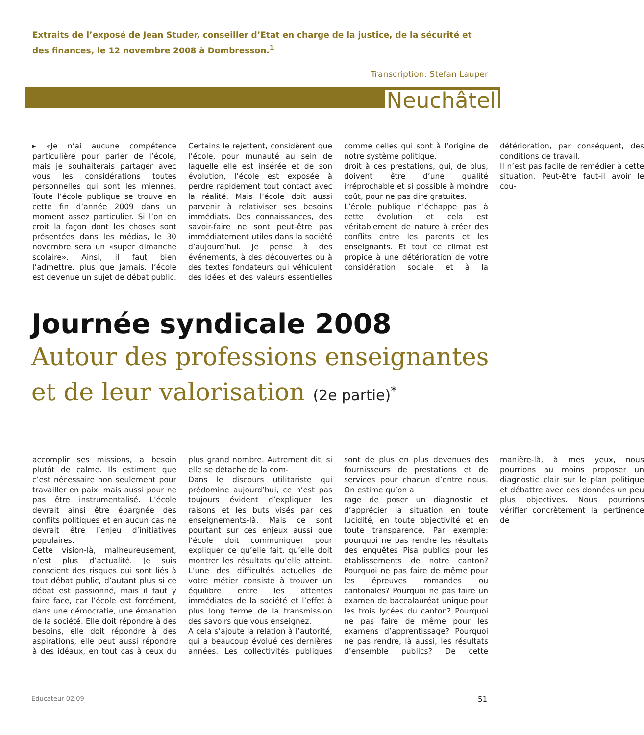Extraits de l’exposé de Jean Studer, conseiller d’Etat en charge de la justice, de la sécurité et des finances, le 12 novembre 2008 à Dombresson.<sup>1</sup>
Transcription: Stefan Lauper
Neuchâtel
▸ «Je n’ai aucune compétence particulière pour parler de l’école, mais je souhaiterais partager avec vous les considérations toutes personnelles qui sont les miennes. Toute l’école publique se trouve en cette fin d’année 2009 dans un moment assez particulier. Si l’on en croit la façon dont les choses sont présentées dans les médias, le 30 novembre sera un «super dimanche scolaire». Ainsi, il faut bien l’admettre, plus que jamais, l’école est devenue un sujet de débat public. Certains le rejettent, considèrent que l’école, pour munauté au sein de laquelle elle est insérée et de son évolution, l’école est exposée à perdre rapidement tout contact avec la réalité. Mais l’école doit aussi parvenir à relativiser ses besoins immédiats. Des connaissances, des savoir-faire ne sont peut-être pas immédiatement utiles dans la société d’aujourd’hui. Je pense à des événements, à des découvertes ou à des textes fondateurs qui véhiculent des idées et des valeurs essentielles comme celles qui sont à l’origine de notre système politique.
droit à ces prestations, qui, de plus, doivent être d’une qualité irréprochable et si possible à moindre coût, pour ne pas dire gratuites.
L’école publique n’échappe pas à cette évolution et cela est véritablement de nature à créer des conflits entre les parents et les enseignants. Et tout ce climat est propice à une détérioration de votre considération sociale et à la détérioration, par conséquent, des conditions de travail.
Il n’est pas facile de remédier à cette situation. Peut-être faut-il avoir le cou-
Journée syndicale 2008
Autour des professions enseignantes et de leur valorisation (2e partie)<sup>*</sup>
accomplir ses missions, a besoin plutôt de calme. Ils estiment que c’est nécessaire non seulement pour travailler en paix, mais aussi pour ne pas être instrumentalisé. L’école devrait ainsi être épargnée des conflits politiques et en aucun cas ne devrait être l’enjeu d’initiatives populaires.
Cette vision-là, malheureusement, n’est plus d’actualité. Je suis conscient des risques qui sont liés à tout débat public, d’autant plus si ce débat est passionné, mais il faut y faire face, car l’école est forcément, dans une démocratie, une émanation de la société. Elle doit répondre à des besoins, elle doit répondre à des aspirations, elle peut aussi répondre à des idéaux, en tout cas à ceux du plus grand nombre. Autrement dit, si elle se détache de la com-
Dans le discours utilitariste qui prédomine aujourd’hui, ce n’est pas toujours évident d’expliquer les raisons et les buts visés par ces enseignements-là. Mais ce sont pourtant sur ces enjeux aussi que l’école doit communiquer pour expliquer ce qu’elle fait, qu’elle doit montrer les résultats qu’elle atteint. L’une des difficultés actuelles de votre métier consiste à trouver un équilibre entre les attentes immédiates de la société et l’effet à plus long terme de la transmission des savoirs que vous enseignez.
A cela s’ajoute la relation à l’autorité, qui a beaucoup évolué ces dernières années. Les collectivités publiques sont de plus en plus devenues des fournisseurs de prestations et de services pour chacun d’entre nous. On estime qu’on a
rage de poser un diagnostic et d’apprécier la situation en toute lucidité, en toute objectivité et en toute transparence. Par exemple: pourquoi ne pas rendre les résultats des enquêtes Pisa publics pour les établissements de notre canton? Pourquoi ne pas faire de même pour les épreuves romandes ou cantonales? Pourquoi ne pas faire un examen de baccalauréat unique pour les trois lycées du canton? Pourquoi ne pas faire de même pour les examens d’apprentissage? Pourquoi ne pas rendre, là aussi, les résultats d’ensemble publics? De cette manière-là, à mes yeux, nous pourrions au moins proposer un diagnostic clair sur le plan politique et débattre avec des données un peu plus objectives. Nous pourrions vérifier concrètement la pertinence de
Educateur 02.09 51